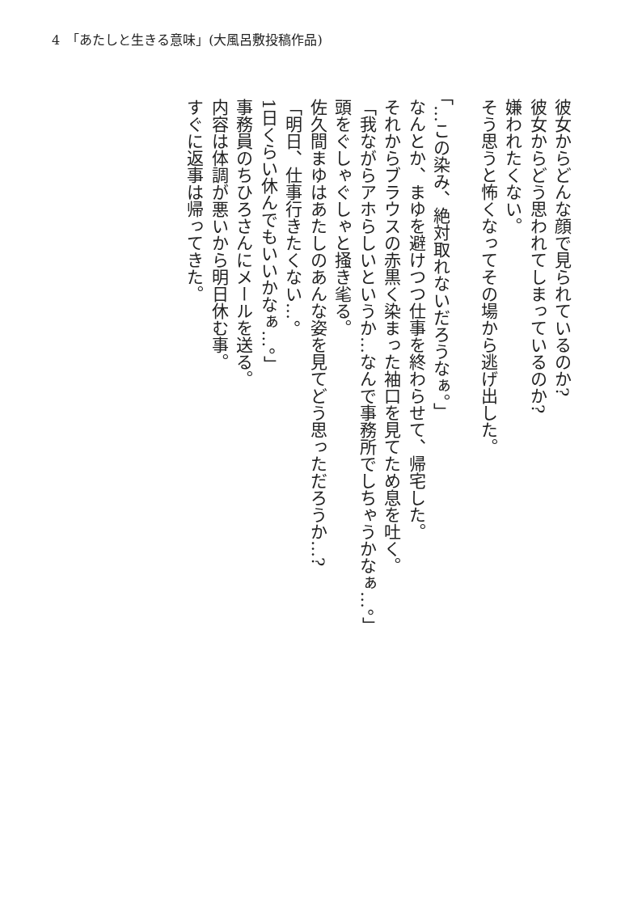4　「あたしと生きる意味」(大風呂敷投稿作品)
彼女からどんな顔で見られているのか?
彼女からどう思われてしまっているのか?
嫌われたくない。
そう思うと怖くなってその場から逃げ出した。
「…この染み、絶対取れないだろうなぁ。」
なんとか、まゆを避けつつ仕事を終わらせて、帰宅した。
それからブラウスの赤黒く染まった袖口を見てため息を吐く。
「我ながらアホらしいというか…なんで事務所でしちゃうかなぁ…。」
頭をぐしゃぐしゃと掻き毟る。
佐久間まゆはあたしのあんな姿を見てどう思っただろうか…?
「明日、仕事行きたくない…。
1日くらい休んでもいいかなぁ…。」
事務員のちひろさんにメールを送る。
内容は体調が悪いから明日休む事。
すぐに返事は帰ってきた。